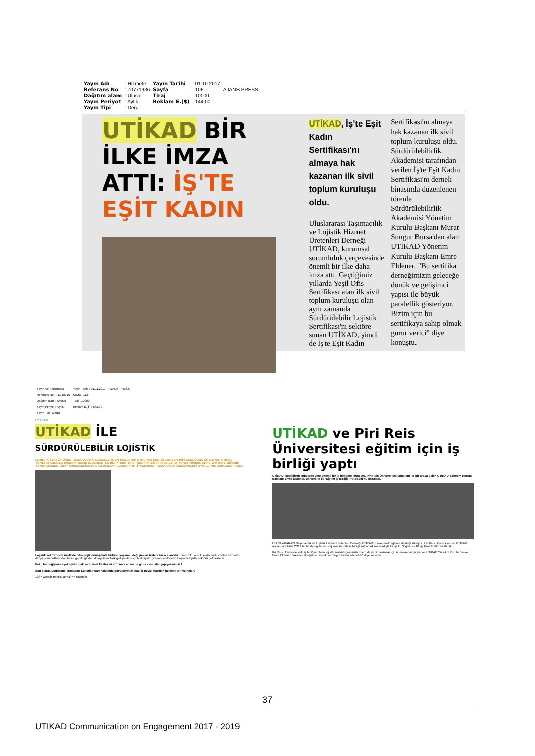| Yayın Adı | : Hizmetix | Yayın Tarihi | : 01.10.2017 | AJANS PRESS |
| Referans No | : 70771936 | Sayfa | : 106 | |
| Dağıtım alanı | : Ulusal | Tiraj | : 10000 | |
| Yayın Periyot | : Aylık | Reklam E.($) | : 144,00 | |
| Yayın Tipi | : Dergi | | | |
UTİKAD BİR İLKE İMZA ATTI: İŞ'TE EŞİT KADIN
UTİKAD, İş'te Eşit Kadın Sertifikası'nı almaya hak kazanan ilk sivil toplum kuruluşu oldu.
Uluslararası Taşımacılık ve Lojistik Hizmet Üretenleri Derneği UTİKAD, kurumsal sorumluluk çerçevesinde önemli bir ilke daha imza attı. Geçtiğimiz yıllarda Yeşil Ofis Sertifikası alan ilk sivil toplum kuruluşu olan aynı zamanda Sürdürülebilir Lojistik Sertifikası'nı sektöre sunan UTİKAD, şimdi de İş'te Eşit Kadın
Sertifikası'nı almaya hak kazanan ilk sivil toplum kuruluşu oldu. Sürdürülebilirlik Akademisi tarafından verilen İş'te Eşit Kadın Sertifikası'nı dernek binasında düzenlenen törenle Sürdürülebilirlik Akademisi Yönetim Kurulu Başkanı Murat Sungur Bursa'dan alan UTİKAD Yönetim Kurulu Başkanı Emre Eldener, "Bu sertifika derneğimizin geleceğe dönük ve gelişimci yapısı ile büyük paralellik gösteriyor. Bizim için bu sertifikaya sahip olmak gurur verici" diye konuştu.
| Yayın Adı : Hizmetix | Yayın Tarihi : 01.11.2017 | AJANS PRESS |
| Referans No : 71718716 | Sayfa : 112 | |
| Dağıtım alanı : Ulusal | Tiraj : 10000 | |
| Yayın Periyot : Aylık | Reklam E.($) : 533,00 | |
| Yayın Tipi : Dergi | | |
LOJİSTİK
UTİKAD İLE
SÜRDÜRÜLEBİLİR LOJİSTİK
LOJİSTİK SEKTÖRÜNÜN TEKNOLOJİK GELİŞMELERE EN HIZLI AYAK UYDURAN SEKTÖRLERDEN BİRİ OLDUĞUNU SÖYLEYEN UTİKAD YÖNETİM KURULU BAŞKANI EMRE ELDENER, "LOJİSTİK SEKTÖRÜ, TEDARİK ZİNCİRİNDE DEPO YÖNETİMİNDEN ARAÇ TAKİBİNE, SİPARİŞ YÖNETİMİNDEN ONAY SÜREÇLERİNE KADAR BİRÇOK ALANDAKİ İHTİYAÇLARINA TEKNOLOJİK GELİŞMELERİ UYGULAMIŞ DURUMDA" DEDİ.
Lojistik sektöründe özellikle teknolojik dönüşümle birlikte yaşanan değişimleri bizlere kısaca anlatır mısınız? Lojistik sektöründe verilen hizmetin dünya standartlarında olması gerektiğinden dolayı teknolojik gelişmelere en hızlı ayak uyduran sektörlerin başında lojistik sektörü gelmektedir.
Peki, bu değişime ayak uydurmak ve hizmet kalitesini artırmak adına ne gibi çalışmalar yapıyorsunuz?
Son olarak Logitrans Transport Lojistik Fuarı hakkında görüşlerinizi alabilir miyiz, fuardan beklentileriniz neler?
108 • www.hizmetix.com.tr >> Hizmetix
UTİKAD ve Piri Reis Üniversitesi eğitim için iş birliği yaptı
UTİKAD, geçtiğimiz günlerde yine önemli bir iş birliğine imza attı. Piri Reis Üniversitesi yönetimi ile bir araya gelen UTİKAD Yönetim Kurulu Başkanı Emre Eldener, üniversite ile 'Eğitim İş Birliği Protokolü'nü imzaladı.
ULUSLARARASI Taşımacılık ve Lojistik Hizmet Üretenleri Derneği UTİKAD'ın akademik eğitime desteği sürüyor. Piri Reis Üniversitesi ve UTİKAD arasında 3 Mart 2017 tarihinde eğitim ve staj konularında iş birliği sağlamak maksadıyla karşılıklı "Eğitim İş Birliği Protokolü" imzalandı.
Pri Reis Üniversitesi ile iş birliğinin hem lojistik sektörü çalışanları hem de yeni mezunlar için önemine vurgu yapan UTİKAD Yönetim Kurulu Başkanı Emre Eldener, "akademik eğitime destek vermeye devam edecektir" diye konuştu.
37
UTIKAD Communication on Engagement 2017 - 2019